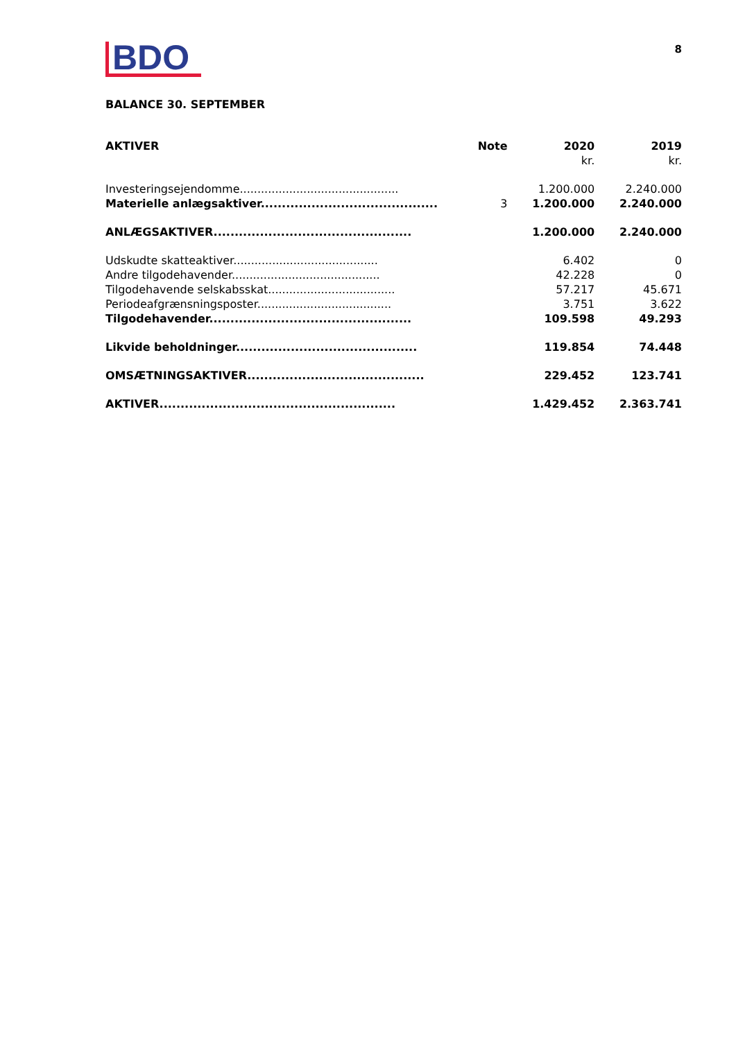BDO
8
BALANCE 30. SEPTEMBER
| AKTIVER | Note | 2020 kr. | 2019 kr. |
| --- | --- | --- | --- |
| Investeringsejendomme............................................. | | 1.200.000 | 2.240.000 |
| Materielle anlægsaktiver.......................................... | 3 | 1.200.000 | 2.240.000 |
| ANLÆGSAKTIVER............................................... | | 1.200.000 | 2.240.000 |
| Udskudte skatteaktiver......................................... | | 6.402 | 0 |
| Andre tilgodehavender.......................................... | | 42.228 | 0 |
| Tilgodehavende selskabsskat.................................... | | 57.217 | 45.671 |
| Periodeafgrænsningsposter...................................... | | 3.751 | 3.622 |
| Tilgodehavender................................................ | | 109.598 | 49.293 |
| Likvide beholdninger........................................... | | 119.854 | 74.448 |
| OMSÆTNINGSAKTIVER.......................................... | | 229.452 | 123.741 |
| AKTIVER........................................................ | | 1.429.452 | 2.363.741 |